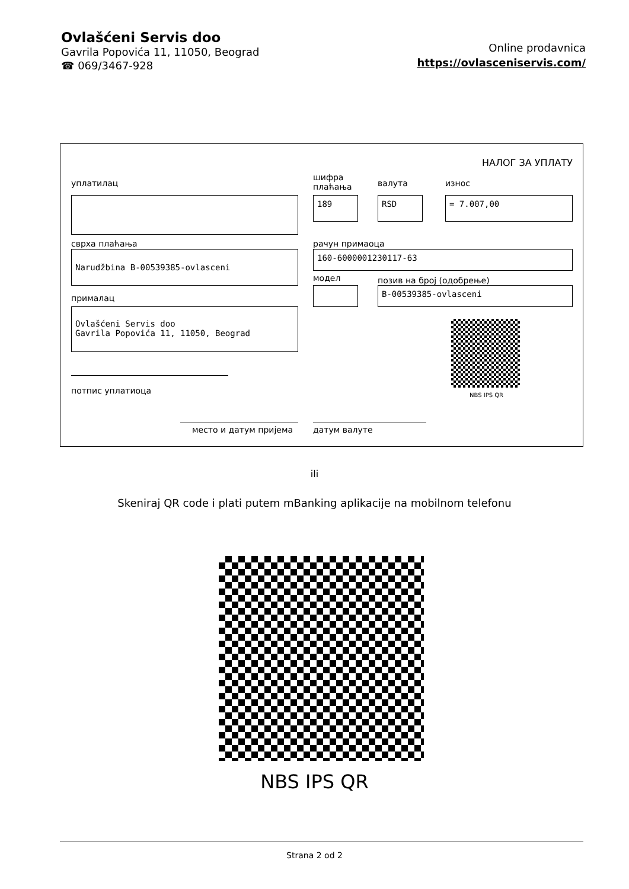Ovlašćeni Servis doo
Gavrila Popovića 11, 11050, Beograd
☎ 069/3467-928
Online prodavnica
https://ovlasceniservis.com/
НАЛОГ ЗА УПЛАТУ
уплатилац
шифра
плаћања
валута износ
189 RSD = 7.007,00
сврха плаћања рачун примаоца
Narudžbina B-00539385-ovlasceni 160-6000001230117-63
модел позив на број (одобрење)
B-00539385-ovlasceni
прималац
Ovlašćeni Servis doo
Gavrila Popovića 11, 11050, Beograd
NBS IPS QR
потпис уплатиоца
место и датум пријема датум валуте
ili
Skeniraj QR code i plati putem mBanking aplikacije na mobilnom telefonu
NBS IPS QR
Strana 2 od 2